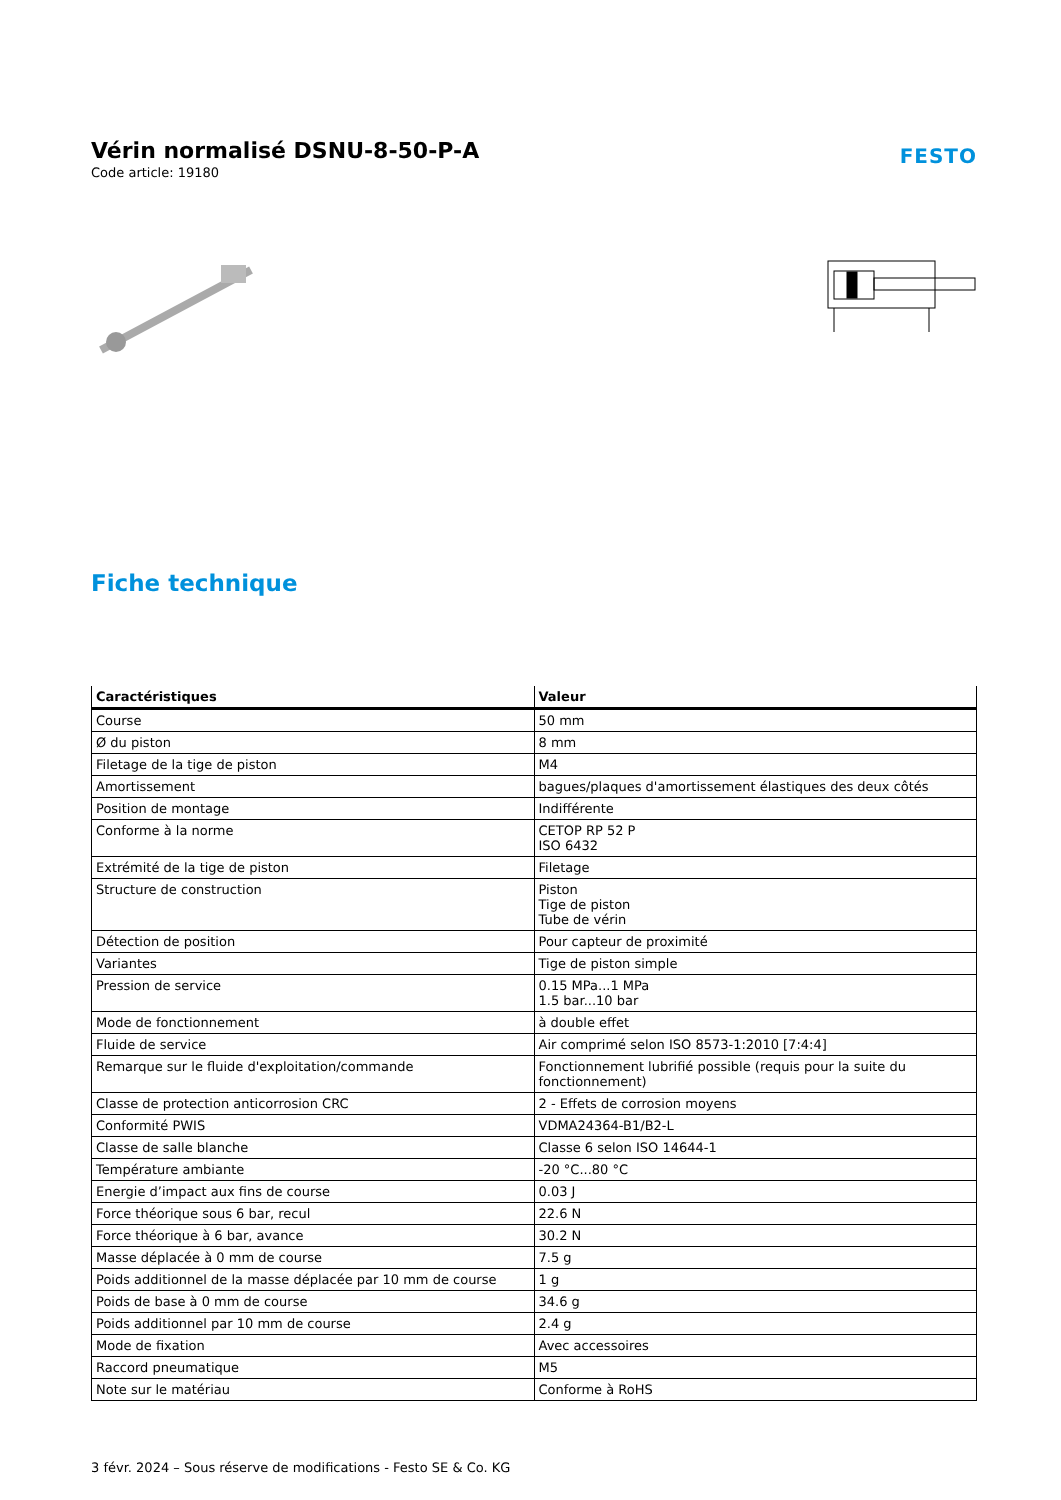Vérin normalisé DSNU-8-50-P-A
Code article: 19180
FESTO
Fiche technique
| Caractéristiques | Valeur |
| --- | --- |
| Course | 50 mm |
| Ø du piston | 8 mm |
| Filetage de la tige de piston | M4 |
| Amortissement | bagues/plaques d'amortissement élastiques des deux côtés |
| Position de montage | Indifférente |
| Conforme à la norme | CETOP RP 52 P ISO 6432 |
| Extrémité de la tige de piston | Filetage |
| Structure de construction | Piston Tige de piston Tube de vérin |
| Détection de position | Pour capteur de proximité |
| Variantes | Tige de piston simple |
| Pression de service | 0.15 MPa...1 MPa 1.5 bar...10 bar |
| Mode de fonctionnement | à double effet |
| Fluide de service | Air comprimé selon ISO 8573-1:2010 [7:4:4] |
| Remarque sur le fluide d'exploitation/commande | Fonctionnement lubrifié possible (requis pour la suite du fonctionnement) |
| Classe de protection anticorrosion CRC | 2 - Effets de corrosion moyens |
| Conformité PWIS | VDMA24364-B1/B2-L |
| Classe de salle blanche | Classe 6 selon ISO 14644-1 |
| Température ambiante | -20 °C...80 °C |
| Energie d’impact aux fins de course | 0.03 J |
| Force théorique sous 6 bar, recul | 22.6 N |
| Force théorique à 6 bar, avance | 30.2 N |
| Masse déplacée à 0 mm de course | 7.5 g |
| Poids additionnel de la masse déplacée par 10 mm de course | 1 g |
| Poids de base à 0 mm de course | 34.6 g |
| Poids additionnel par 10 mm de course | 2.4 g |
| Mode de fixation | Avec accessoires |
| Raccord pneumatique | M5 |
| Note sur le matériau | Conforme à RoHS |
3 févr. 2024 – Sous réserve de modifications - Festo SE & Co. KG